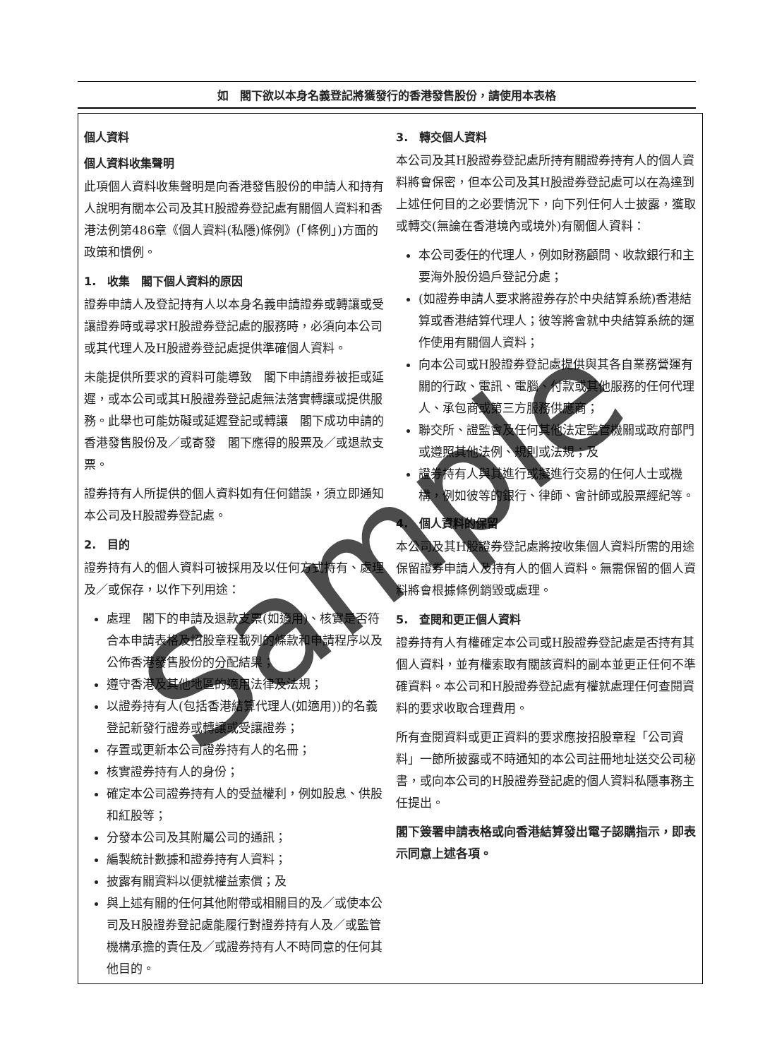如　閣下欲以本身名義登記將獲發行的香港發售股份，請使用本表格
個人資料
個人資料收集聲明
此項個人資料收集聲明是向香港發售股份的申請人和持有人說明有關本公司及其H股證券登記處有關個人資料和香港法例第486章《個人資料(私隱)條例》(「條例」)方面的政策和慣例。
1.　收集　閣下個人資料的原因
證券申請人及登記持有人以本身名義申請證券或轉讓或受讓證券時或尋求H股證券登記處的服務時，必須向本公司或其代理人及H股證券登記處提供準確個人資料。
未能提供所要求的資料可能導致　閣下申請證券被拒或延遲，或本公司或其H股證券登記處無法落實轉讓或提供服務。此舉也可能妨礙或延遲登記或轉讓　閣下成功申請的香港發售股份及／或寄發　閣下應得的股票及／或退款支票。
證券持有人所提供的個人資料如有任何錯誤，須立即通知本公司及H股證券登記處。
2.　目的
證券持有人的個人資料可被採用及以任何方式持有、處理及／或保存，以作下列用途：
處理　閣下的申請及退款支票(如適用)、核實是否符合本申請表格及招股章程載列的條款和申請程序以及公佈香港發售股份的分配結果；
遵守香港及其他地區的適用法律及法規；
以證券持有人(包括香港結算代理人(如適用))的名義登記新發行證券或轉讓或受讓證券；
存置或更新本公司證券持有人的名冊；
核實證券持有人的身份；
確定本公司證券持有人的受益權利，例如股息、供股和紅股等；
分發本公司及其附屬公司的通訊；
編製統計數據和證券持有人資料；
披露有關資料以便就權益索償；及
與上述有關的任何其他附帶或相關目的及／或使本公司及H股證券登記處能履行對證券持有人及／或監管機構承擔的責任及／或證券持有人不時同意的任何其他目的。
3.　轉交個人資料
本公司及其H股證券登記處所持有關證券持有人的個人資料將會保密，但本公司及其H股證券登記處可以在為達到上述任何目的之必要情況下，向下列任何人士披露，獲取或轉交(無論在香港境內或境外)有關個人資料：
本公司委任的代理人，例如財務顧問、收款銀行和主要海外股份過戶登記分處；
(如證券申請人要求將證券存於中央結算系統)香港結算或香港結算代理人；彼等將會就中央結算系統的運作使用有關個人資料；
向本公司或H股證券登記處提供與其各自業務營運有關的行政、電訊、電腦、付款或其他服務的任何代理人、承包商或第三方服務供應商；
聯交所、證監會及任何其他法定監管機關或政府部門或遵照其他法例、規則或法規；及
證券持有人與其進行或擬進行交易的任何人士或機構，例如彼等的銀行、律師、會計師或股票經紀等。
4.　個人資料的保留
本公司及其H股證券登記處將按收集個人資料所需的用途保留證券申請人及持有人的個人資料。無需保留的個人資料將會根據條例銷毀或處理。
5.　查閱和更正個人資料
證券持有人有權確定本公司或H股證券登記處是否持有其個人資料，並有權索取有關該資料的副本並更正任何不準確資料。本公司和H股證券登記處有權就處理任何查閱資料的要求收取合理費用。
所有查閱資料或更正資料的要求應按招股章程「公司資料」一節所披露或不時通知的本公司註冊地址送交公司秘書，或向本公司的H股證券登記處的個人資料私隱事務主任提出。
閣下簽署申請表格或向香港結算發出電子認購指示，即表示同意上述各項。
Sample